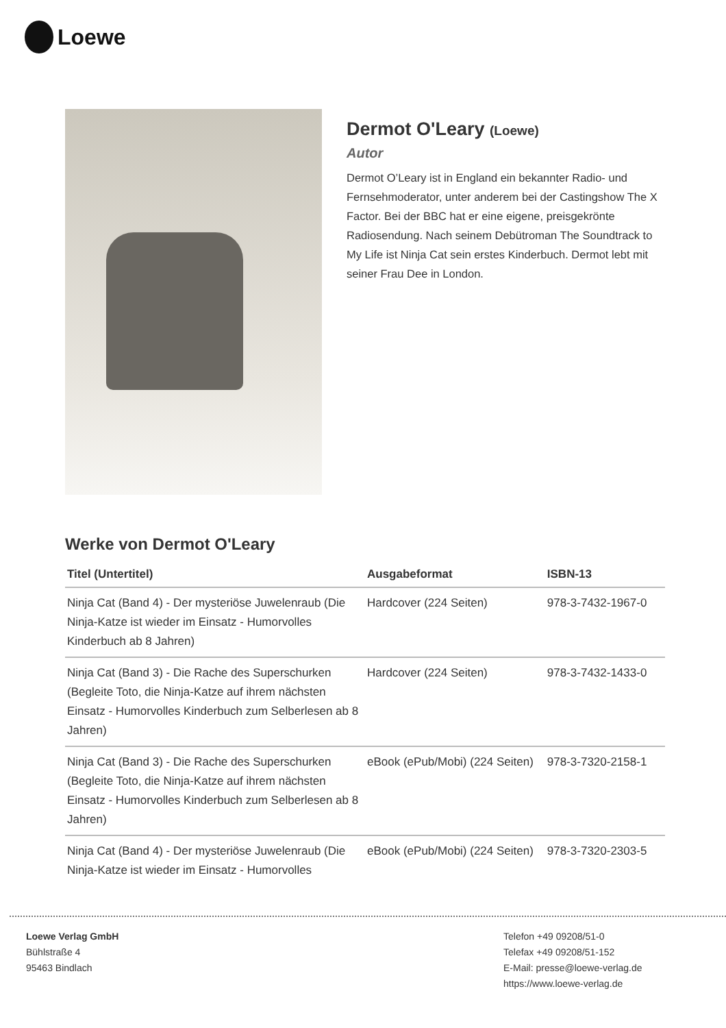Loewe
Dermot O'Leary (Loewe)
Autor
Dermot O’Leary ist in England ein bekannter Radio- und Fernsehmoderator, unter anderem bei der Castingshow The X Factor. Bei der BBC hat er eine eigene, preisgekrönte Radiosendung. Nach seinem Debütroman The Soundtrack to My Life ist Ninja Cat sein erstes Kinderbuch. Dermot lebt mit seiner Frau Dee in London.
Werke von Dermot O'Leary
| Titel (Untertitel) | Ausgabeformat | ISBN-13 |
| --- | --- | --- |
| Ninja Cat (Band 4) - Der mysteriöse Juwelenraub (Die Ninja-Katze ist wieder im Einsatz - Humorvolles Kinderbuch ab 8 Jahren) | Hardcover (224 Seiten) | 978-3-7432-1967-0 |
| Ninja Cat (Band 3) - Die Rache des Superschurken (Begleite Toto, die Ninja-Katze auf ihrem nächsten Einsatz - Humorvolles Kinderbuch zum Selberlesen ab 8 Jahren) | Hardcover (224 Seiten) | 978-3-7432-1433-0 |
| Ninja Cat (Band 3) - Die Rache des Superschurken (Begleite Toto, die Ninja-Katze auf ihrem nächsten Einsatz - Humorvolles Kinderbuch zum Selberlesen ab 8 Jahren) | eBook (ePub/Mobi) (224 Seiten) | 978-3-7320-2158-1 |
| Ninja Cat (Band 4) - Der mysteriöse Juwelenraub (Die Ninja-Katze ist wieder im Einsatz - Humorvolles | eBook (ePub/Mobi) (224 Seiten) | 978-3-7320-2303-5 |
Loewe Verlag GmbH
Bühlstraße 4
95463 Bindlach
Telefon +49 09208/51-0
Telefax +49 09208/51-152
E-Mail: presse@loewe-verlag.de
https://www.loewe-verlag.de